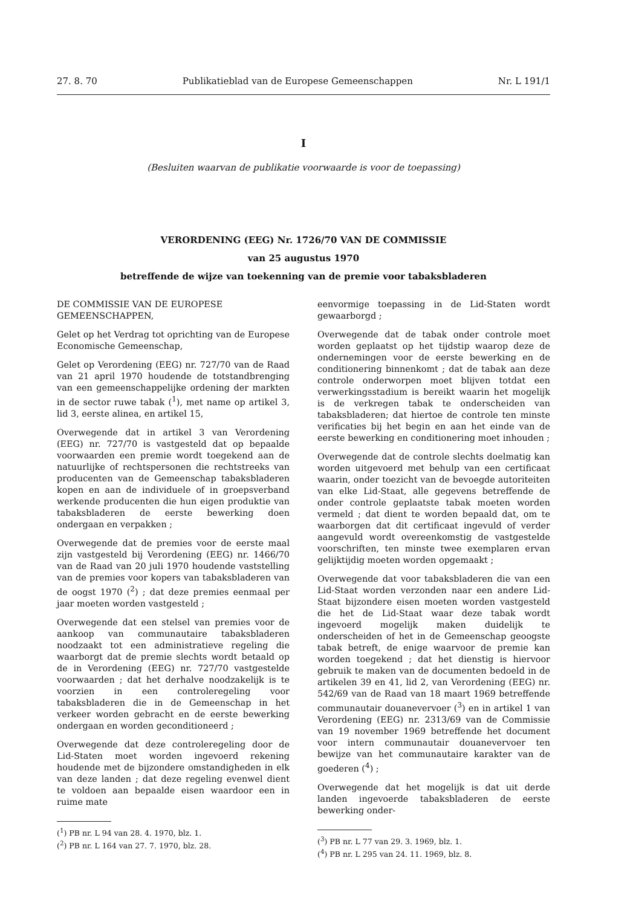27. 8. 70 Publikatieblad van de Europese Gemeenschappen Nr. L 191/1
I
(Besluiten waarvan de publikatie voorwaarde is voor de toepassing)
VERORDENING (EEG) Nr. 1726/70 VAN DE COMMISSIE
van 25 augustus 1970
betreffende de wijze van toekenning van de premie voor tabaksbladeren
DE COMMISSIE VAN DE EUROPESE GEMEENSCHAPPEN,
Gelet op het Verdrag tot oprichting van de Europese Economische Gemeenschap,
Gelet op Verordening (EEG) nr. 727/70 van de Raad van 21 april 1970 houdende de totstandbrenging van een gemeenschappelijke ordening der markten in de sector ruwe tabak (<sup>1</sup>), met name op artikel 3, lid 3, eerste alinea, en artikel 15,
Overwegende dat in artikel 3 van Verordening (EEG) nr. 727/70 is vastgesteld dat op bepaalde voorwaarden een premie wordt toegekend aan de natuurlijke of rechtspersonen die rechtstreeks van producenten van de Gemeenschap tabaksbladeren kopen en aan de individuele of in groepsverband werkende producenten die hun eigen produktie van tabaksbladeren de eerste bewerking doen ondergaan en verpakken ;
Overwegende dat de premies voor de eerste maal zijn vastgesteld bij Verordening (EEG) nr. 1466/70 van de Raad van 20 juli 1970 houdende vaststelling van de premies voor kopers van tabaksbladeren van de oogst 1970 (<sup>2</sup>) ; dat deze premies eenmaal per jaar moeten worden vastgesteld ;
Overwegende dat een stelsel van premies voor de aankoop van communautaire tabaksbladeren noodzaakt tot een administratieve regeling die waarborgt dat de premie slechts wordt betaald op de in Verordening (EEG) nr. 727/70 vastgestelde voorwaarden ; dat het derhalve noodzakelijk is te voorzien in een controleregeling voor tabaksbladeren die in de Gemeenschap in het verkeer worden gebracht en de eerste bewerking ondergaan en worden geconditioneerd ;
Overwegende dat deze controleregeling door de Lid-Staten moet worden ingevoerd rekening houdende met de bijzondere omstandigheden in elk van deze landen ; dat deze regeling evenwel dient te voldoen aan bepaalde eisen waardoor een in ruime mate
(<sup>1</sup>) PB nr. L 94 van 28. 4. 1970, blz. 1.
(<sup>2</sup>) PB nr. L 164 van 27. 7. 1970, blz. 28.
eenvormige toepassing in de Lid-Staten wordt gewaarborgd ;
Overwegende dat de tabak onder controle moet worden geplaatst op het tijdstip waarop deze de ondernemingen voor de eerste bewerking en de conditionering binnenkomt ; dat de tabak aan deze controle onderworpen moet blijven totdat een verwerkingsstadium is bereikt waarin het mogelijk is de verkregen tabak te onderscheiden van tabaksbladeren; dat hiertoe de controle ten minste verificaties bij het begin en aan het einde van de eerste bewerking en conditionering moet inhouden ;
Overwegende dat de controle slechts doelmatig kan worden uitgevoerd met behulp van een certificaat waarin, onder toezicht van de bevoegde autoriteiten van elke Lid-Staat, alle gegevens betreffende de onder controle geplaatste tabak moeten worden vermeld ; dat dient te worden bepaald dat, om te waarborgen dat dit certificaat ingevuld of verder aangevuld wordt overeenkomstig de vastgestelde voorschriften, ten minste twee exemplaren ervan gelijktijdig moeten worden opgemaakt ;
Overwegende dat voor tabaksbladeren die van een Lid-Staat worden verzonden naar een andere Lid-Staat bijzondere eisen moeten worden vastgesteld die het de Lid-Staat waar deze tabak wordt ingevoerd mogelijk maken duidelijk te onderscheiden of het in de Gemeenschap geoogste tabak betreft, de enige waarvoor de premie kan worden toegekend ; dat het dienstig is hiervoor gebruik te maken van de documenten bedoeld in de artikelen 39 en 41, lid 2, van Verordening (EEG) nr. 542/69 van de Raad van 18 maart 1969 betreffende communautair douanevervoer (<sup>3</sup>) en in artikel 1 van Verordening (EEG) nr. 2313/69 van de Commissie van 19 november 1969 betreffende het document voor intern communautair douanevervoer ten bewijze van het communautaire karakter van de goederen (<sup>4</sup>) ;
Overwegende dat het mogelijk is dat uit derde landen ingevoerde tabaksbladeren de eerste bewerking onder-
(<sup>3</sup>) PB nr. L 77 van 29. 3. 1969, blz. 1.
(<sup>4</sup>) PB nr. L 295 van 24. 11. 1969, blz. 8.